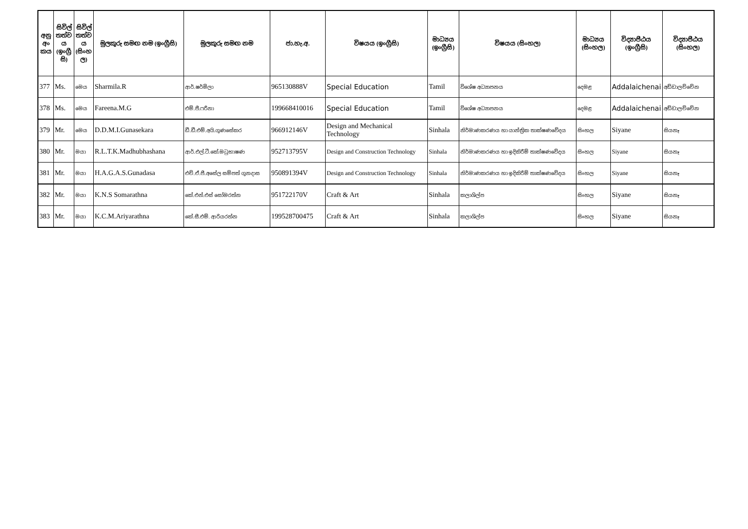| අනු අං කය | සිවිල් තත්ව ය (ඉංග්‍රී සි) | සිවිල් තත්ව ය (සිංහ ල) | මුලකුරු සමඟ නම (ඉංග්‍රීසි) | මුලකුරු සමඟ නම | ජා.හැ.අ. | විෂයය (ඉංග්‍රීසි) | මාධ්‍යය (ඉංග්‍රීසි) | විෂයය (සිංහල) | මාධ්‍යය (සිංහල) | විද්‍යාපීඨය (ඉංග්‍රීසි) | විද්‍යාපීඨය (සිංහල) |
| --- | --- | --- | --- | --- | --- | --- | --- | --- | --- | --- | --- |
| 377 | Ms. | මෙය | Sharmila.R | ආර්.ෂර්මිලා | 965130888V | Special Education | Tamil | විශේෂ අධ්‍යාපනය | දෙමළ | Addalaichenai | අඩ්ඩාලච්චේන |
| 378 | Ms. | මෙය | Fareena.M.G | එම්.ජී.ෆරීනා | 199668410016 | Special Education | Tamil | විශේෂ අධ්‍යාපනය | දෙමළ | Addalaichenai | අඩ්ඩාලච්චේන |
| 379 | Mr. | මෙය | D.D.M.I.Gunasekara | ඩී.ඩී.එම්.අයි.ගුණසේකර | 966912146V | Design and Mechanical Technology | Sinhala | නිර්මාණකරණය හා යාන්ත්‍රික තාක්ෂණවේදය | සිංහල | Siyane | සියනෑ |
| 380 | Mr. | මයා | R.L.T.K.Madhubhashana | ආර්.එල්.ටී.කේ.මධුභාෂණ | 952713795V | Design and Construction Technology | Sinhala | නිර්මාණකරණය හා ඉදිකිරීම් තාක්ෂණවේදය | සිංහල | Siyane | සියනෑ |
| 381 | Mr. | මයා | H.A.G.A.S.Gunadasa | එච්.ඒ.ජී.අසේල සම්පත් ගුනදාස | 950891394V | Design and Construction Technology | Sinhala | නිර්මාණකරණය හා ඉදිකිරීම් තාක්ෂණවේදය | සිංහල | Siyane | සියනෑ |
| 382 | Mr. | මයා | K.N.S Somarathna | කේ.එන්.එස් සෝමරත්න | 951722170V | Craft & Art | Sinhala | කලාශිල්ප | සිංහල | Siyane | සියනෑ |
| 383 | Mr. | මයා | K.C.M.Ariyarathna | කේ.සී.එම්. ආරියරත්න | 199528700475 | Craft & Art | Sinhala | කලාශිල්ප | සිංහල | Siyane | සියනෑ |